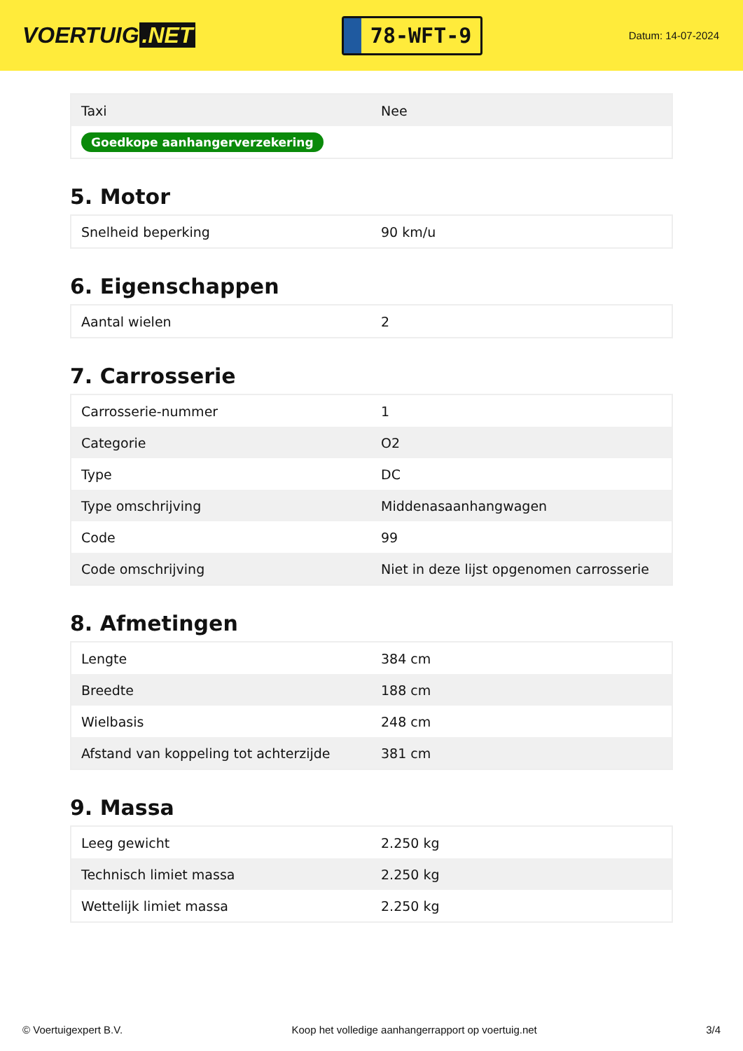VOERTUIG.NET
78-WFT-9
Datum: 14-07-2024
| Taxi | Nee |
| Goedkope aanhangerverzekering | |
5. Motor
| Snelheid beperking | 90 km/u |
6. Eigenschappen
| Aantal wielen | 2 |
7. Carrosserie
| Carrosserie-nummer | 1 |
| Categorie | O2 |
| Type | DC |
| Type omschrijving | Middenasaanhangwagen |
| Code | 99 |
| Code omschrijving | Niet in deze lijst opgenomen carrosserie |
8. Afmetingen
| Lengte | 384 cm |
| Breedte | 188 cm |
| Wielbasis | 248 cm |
| Afstand van koppeling tot achterzijde | 381 cm |
9. Massa
| Leeg gewicht | 2.250 kg |
| Technisch limiet massa | 2.250 kg |
| Wettelijk limiet massa | 2.250 kg |
© Voertuigexpert B.V. Koop het volledige aanhangerrapport op voertuig.net 3/4